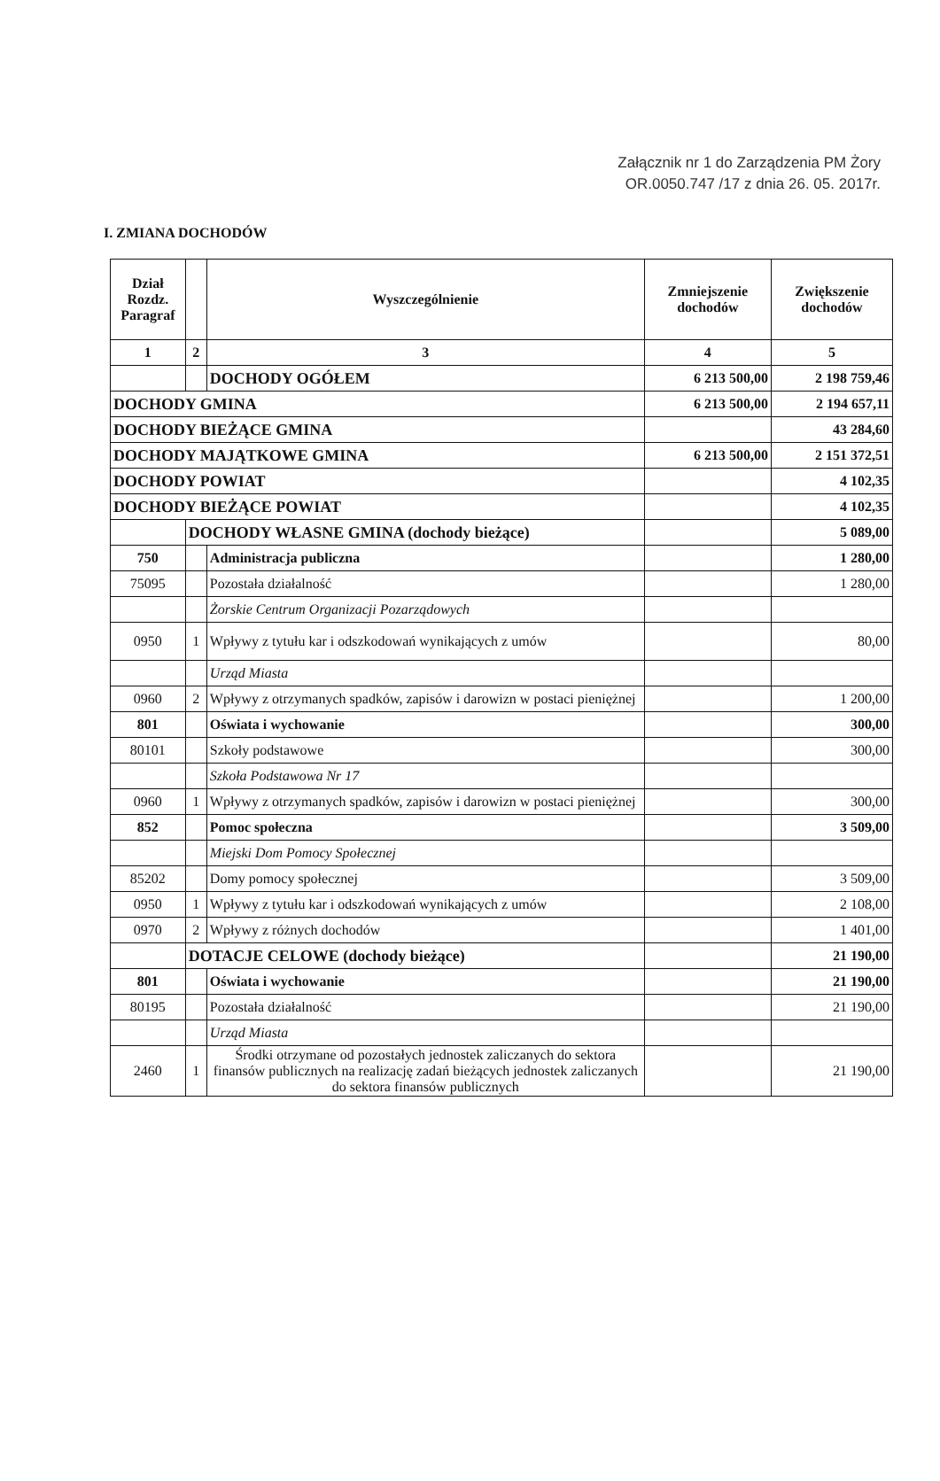Załącznik nr 1 do Zarządzenia PM Żory
OR.0050.747 /17 z dnia 26. 05. 2017r.
I. ZMIANA DOCHODÓW
| Dział Rozdz. Paragraf | | Wyszczególnienie | Zmniejszenie dochodów | Zwiększenie dochodów |
| --- | --- | --- | --- | --- |
| 1 | 2 | 3 | 4 | 5 |
| | | DOCHODY OGÓŁEM | 6 213 500,00 | 2 198 759,46 |
| DOCHODY GMINA | | | 6 213 500,00 | 2 194 657,11 |
| DOCHODY BIEŻĄCE GMINA | | | | 43 284,60 |
| DOCHODY MAJĄTKOWE GMINA | | | 6 213 500,00 | 2 151 372,51 |
| DOCHODY POWIAT | | | | 4 102,35 |
| DOCHODY BIEŻĄCE POWIAT | | | | 4 102,35 |
| | DOCHODY WŁASNE GMINA (dochody bieżące) | | | 5 089,00 |
| 750 | | Administracja publiczna | | 1 280,00 |
| 75095 | | Pozostała działalność | | 1 280,00 |
| | | Żorskie Centrum Organizacji Pozarządowych | | |
| 0950 | 1 | Wpływy z tytułu kar i odszkodowań wynikających z umów | | 80,00 |
| | | Urząd Miasta | | |
| 0960 | 2 | Wpływy z otrzymanych spadków, zapisów i darowizn w postaci pieniężnej | | 1 200,00 |
| 801 | | Oświata i wychowanie | | 300,00 |
| 80101 | | Szkoły podstawowe | | 300,00 |
| | | Szkoła Podstawowa Nr 17 | | |
| 0960 | 1 | Wpływy z otrzymanych spadków, zapisów i darowizn w postaci pieniężnej | | 300,00 |
| 852 | | Pomoc społeczna | | 3 509,00 |
| | | Miejski Dom Pomocy Społecznej | | |
| 85202 | | Domy pomocy społecznej | | 3 509,00 |
| 0950 | 1 | Wpływy z tytułu kar i odszkodowań wynikających z umów | | 2 108,00 |
| 0970 | 2 | Wpływy z różnych dochodów | | 1 401,00 |
| | DOTACJE CELOWE (dochody bieżące) | | | 21 190,00 |
| 801 | | Oświata i wychowanie | | 21 190,00 |
| 80195 | | Pozostała działalność | | 21 190,00 |
| | | Urząd Miasta | | |
| 2460 | 1 | Środki otrzymane od pozostałych jednostek zaliczanych do sektora finansów publicznych na realizację zadań bieżących jednostek zaliczanych do sektora finansów publicznych | | 21 190,00 |